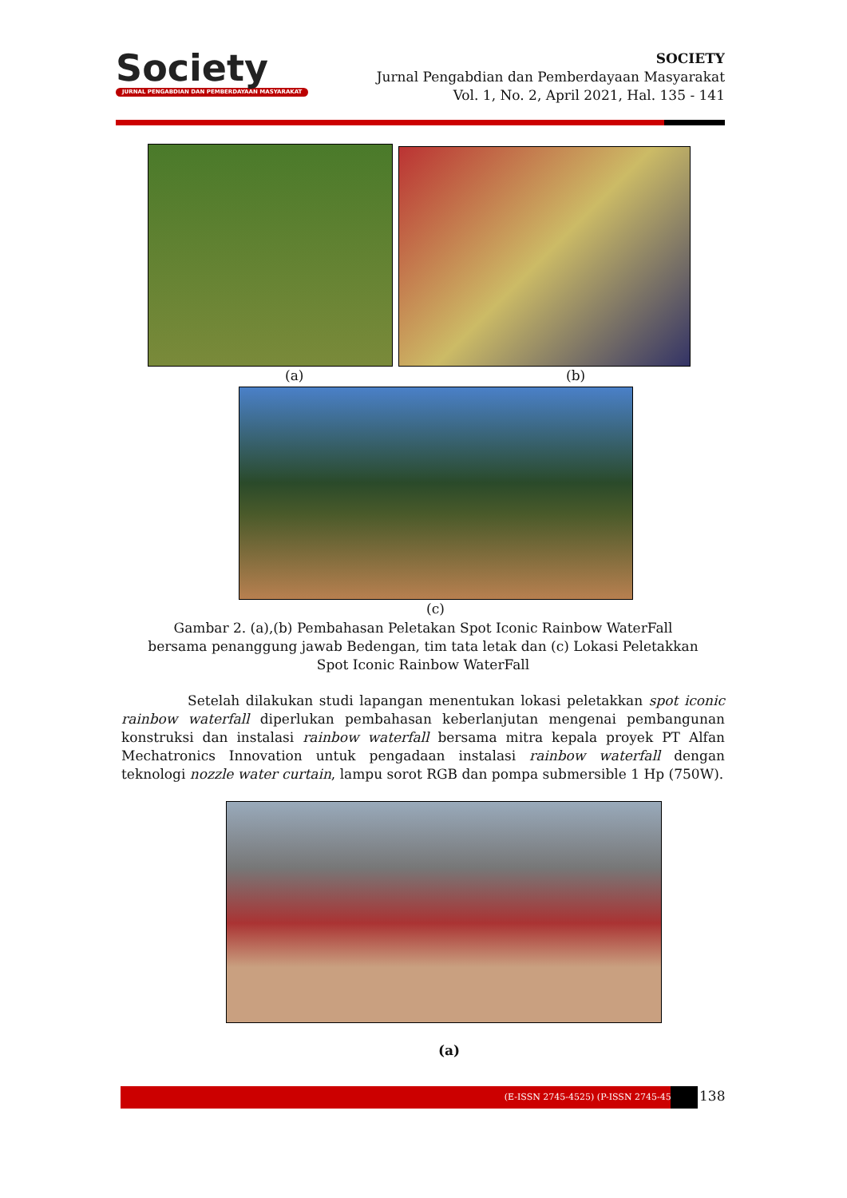Society
JURNAL PENGABDIAN DAN PEMBERDAYAAN MASYARAKAT
SOCIETY
Jurnal Pengabdian dan Pemberdayaan Masyarakat
Vol. 1, No. 2, April 2021, Hal. 135 - 141
(a) (b)
(c)
Gambar 2. (a),(b) Pembahasan Peletakan Spot Iconic Rainbow WaterFall bersama penanggung jawab Bedengan, tim tata letak dan (c) Lokasi Peletakkan Spot Iconic Rainbow WaterFall
Setelah dilakukan studi lapangan menentukan lokasi peletakkan spot iconic rainbow waterfall diperlukan pembahasan keberlanjutan mengenai pembangunan konstruksi dan instalasi rainbow waterfall bersama mitra kepala proyek PT Alfan Mechatronics Innovation untuk pengadaan instalasi rainbow waterfall dengan teknologi nozzle water curtain, lampu sorot RGB dan pompa submersible 1 Hp (750W).
(a)
(E-ISSN 2745-4525) (P-ISSN 2745-4568) 138